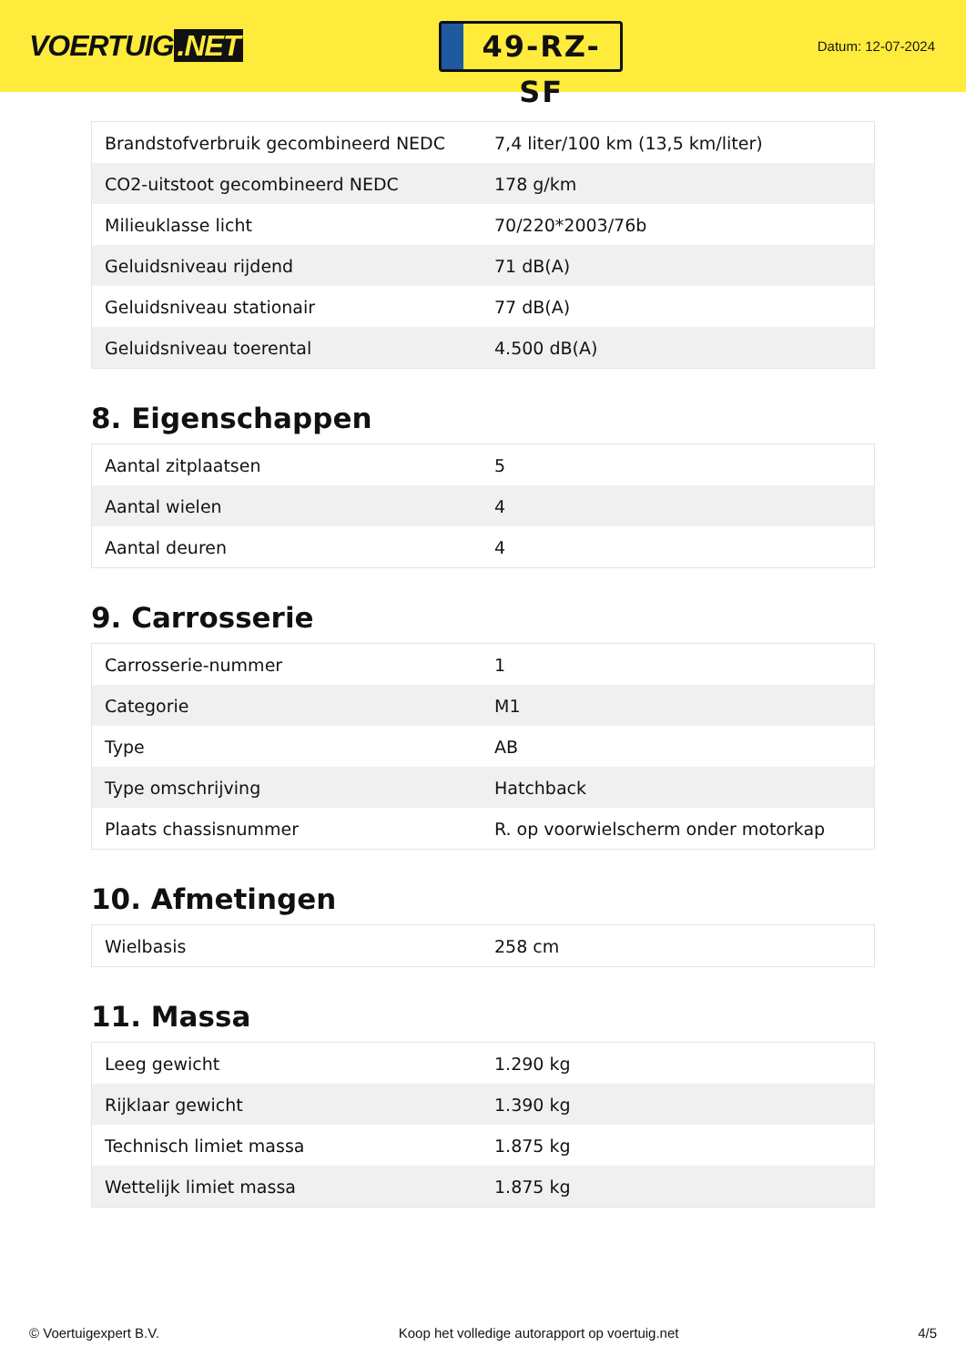VOERTUIG.NET
49-RZ-SF
Datum: 12-07-2024
| Brandstofverbruik gecombineerd NEDC | 7,4 liter/100 km (13,5 km/liter) |
| CO2-uitstoot gecombineerd NEDC | 178 g/km |
| Milieuklasse licht | 70/220*2003/76b |
| Geluidsniveau rijdend | 71 dB(A) |
| Geluidsniveau stationair | 77 dB(A) |
| Geluidsniveau toerental | 4.500 dB(A) |
8. Eigenschappen
| Aantal zitplaatsen | 5 |
| Aantal wielen | 4 |
| Aantal deuren | 4 |
9. Carrosserie
| Carrosserie-nummer | 1 |
| Categorie | M1 |
| Type | AB |
| Type omschrijving | Hatchback |
| Plaats chassisnummer | R. op voorwielscherm onder motorkap |
10. Afmetingen
| Wielbasis | 258 cm |
11. Massa
| Leeg gewicht | 1.290 kg |
| Rijklaar gewicht | 1.390 kg |
| Technisch limiet massa | 1.875 kg |
| Wettelijk limiet massa | 1.875 kg |
© Voertuigexpert B.V. Koop het volledige autorapport op voertuig.net 4/5